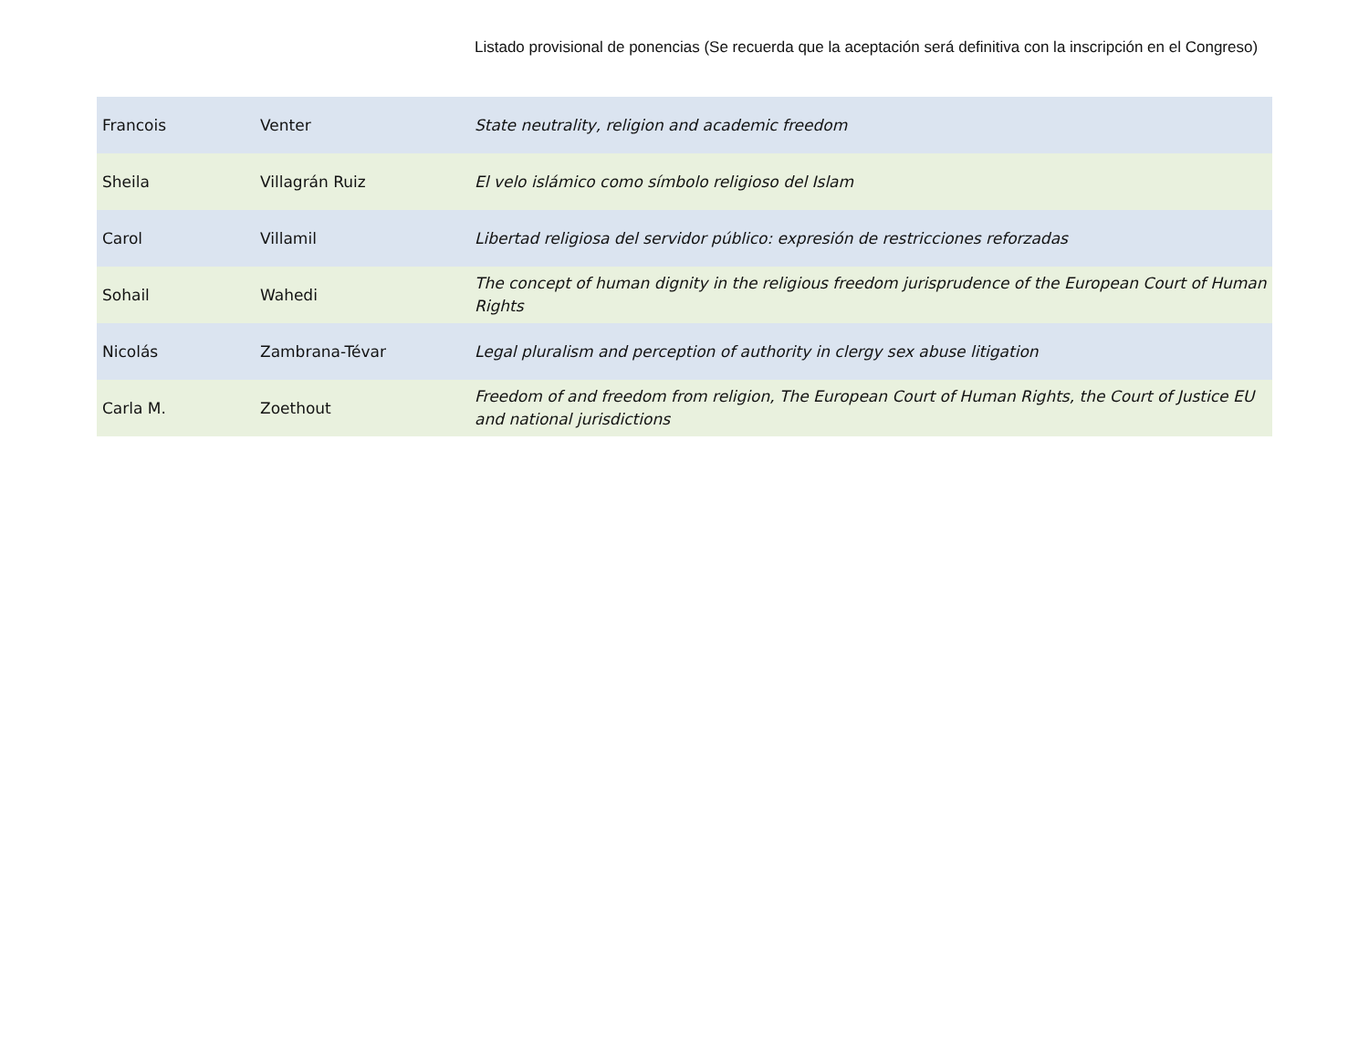Listado provisional de ponencias (Se recuerda que la aceptación será definitiva con la inscripción en el Congreso)
| Francois | Venter | State neutrality, religion and academic freedom |
| Sheila | Villagrán Ruiz | El velo islámico como símbolo religioso del Islam |
| Carol | Villamil | Libertad religiosa del servidor público: expresión de restricciones reforzadas |
| Sohail | Wahedi | The concept of human dignity in the religious freedom jurisprudence of the European Court of Human Rights |
| Nicolás | Zambrana-Tévar | Legal pluralism and perception of authority in clergy sex abuse litigation |
| Carla M. | Zoethout | Freedom of and freedom from religion, The European Court of Human Rights, the Court of Justice EU and national jurisdictions |